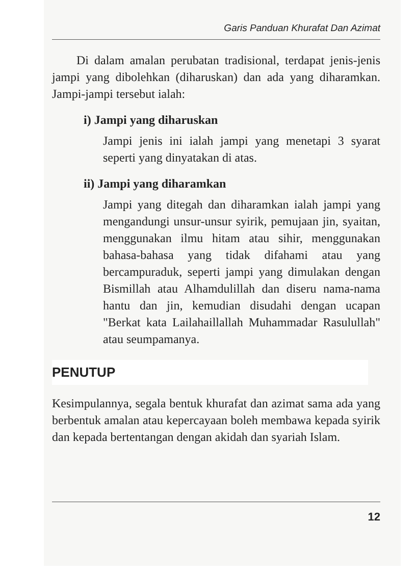Garis Panduan Khurafat Dan Azimat
Di dalam amalan perubatan tradisional, terdapat jenis-jenis jampi yang dibolehkan (diharuskan) dan ada yang diharamkan. Jampi-jampi tersebut ialah:
i) Jampi yang diharuskan
Jampi jenis ini ialah jampi yang menetapi 3 syarat seperti yang dinyatakan di atas.
ii) Jampi yang diharamkan
Jampi yang ditegah dan diharamkan ialah jampi yang mengandungi unsur-unsur syirik, pemujaan jin, syaitan, menggunakan ilmu hitam atau sihir, menggunakan bahasa-bahasa yang tidak difahami atau yang bercampuraduk, seperti jampi yang dimulakan dengan Bismillah atau Alhamdulillah dan diseru nama-nama hantu dan jin, kemudian disudahi dengan ucapan "Berkat kata Lailahaillallah Muhammadar Rasulullah" atau seumpamanya.
PENUTUP
Kesimpulannya, segala bentuk khurafat dan azimat sama ada yang berbentuk amalan atau kepercayaan boleh membawa kepada syirik dan kepada bertentangan dengan akidah dan syariah Islam.
12